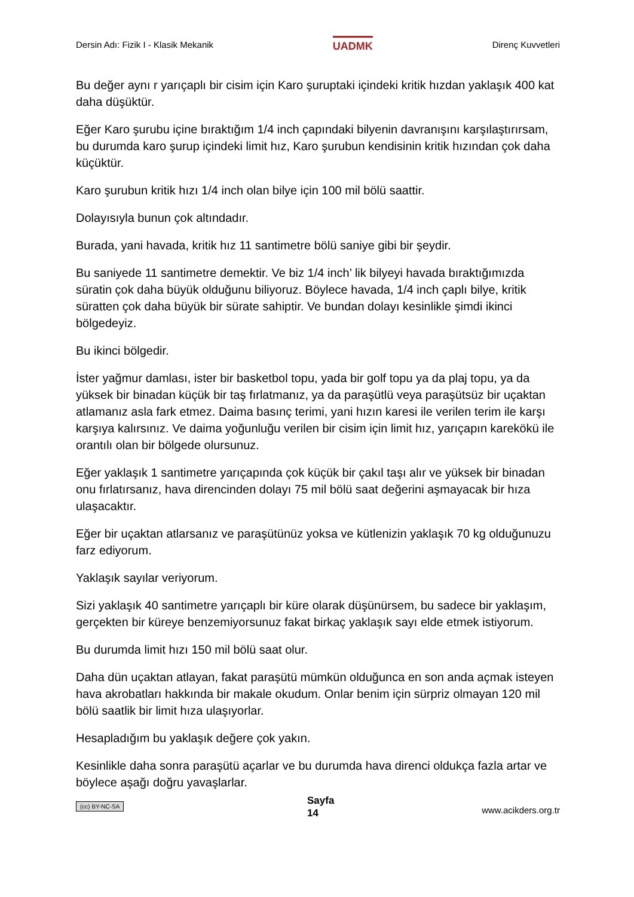Dersin Adı: Fizik I - Klasik Mekanik UADMK Direnç Kuvvetleri
Bu değer aynı r yarıçaplı bir cisim için Karo şuruptaki içindeki kritik hızdan yaklaşık 400 kat daha düşüktür.
Eğer Karo şurubu içine bıraktığım 1/4 inch çapındaki bilyenin davranışını karşılaştırırsam, bu durumda karo şurup içindeki limit hız, Karo şurubun kendisinin kritik hızından çok daha küçüktür.
Karo şurubun kritik hızı 1/4 inch olan bilye için 100 mil bölü saattir.
Dolayısıyla bunun çok altındadır.
Burada, yani havada, kritik hız 11 santimetre bölü saniye gibi bir şeydir.
Bu saniyede 11 santimetre demektir. Ve biz 1/4 inch’ lik bilyeyi havada bıraktığımızda süratin çok daha büyük olduğunu biliyoruz. Böylece havada, 1/4 inch çaplı bilye, kritik süratten çok daha büyük bir sürate sahiptir. Ve bundan dolayı kesinlikle şimdi ikinci bölgedeyiz.
Bu ikinci bölgedir.
İster yağmur damlası, ister bir basketbol topu, yada bir golf topu ya da plaj topu, ya da yüksek bir binadan küçük bir taş fırlatmanız, ya da paraşütlü veya paraşütsüz bir uçaktan atlamanız asla fark etmez. Daima basınç terimi, yani hızın karesi ile verilen terim ile karşı karşıya kalırsınız. Ve daima yoğunluğu verilen bir cisim için limit hız, yarıçapın karekökü ile orantılı olan bir bölgede olursunuz.
Eğer yaklaşık 1 santimetre yarıçapında çok küçük bir çakıl taşı alır ve yüksek bir binadan onu fırlatırsanız, hava direncinden dolayı 75 mil bölü saat değerini aşmayacak bir hıza ulaşacaktır.
Eğer bir uçaktan atlarsanız ve paraşütünüz yoksa ve kütlenizin yaklaşık 70 kg olduğunuzu farz ediyorum.
Yaklaşık sayılar veriyorum.
Sizi yaklaşık 40 santimetre yarıçaplı bir küre olarak düşünürsem, bu sadece bir yaklaşım, gerçekten bir küreye benzemiyorsunuz fakat birkaç yaklaşık sayı elde etmek istiyorum.
Bu durumda limit hızı 150 mil bölü saat olur.
Daha dün uçaktan atlayan, fakat paraşütü mümkün olduğunca en son anda açmak isteyen hava akrobatları hakkında bir makale okudum. Onlar benim için sürpriz olmayan 120 mil bölü saatlik bir limit hıza ulaşıyorlar.
Hesapladığım bu yaklaşık değere çok yakın.
Kesinlikle daha sonra paraşütü açarlar ve bu durumda hava direnci oldukça fazla artar ve böylece aşağı doğru yavaşlarlar.
(cc) BY-NC-SA Sayfa
14 www.acikders.org.tr